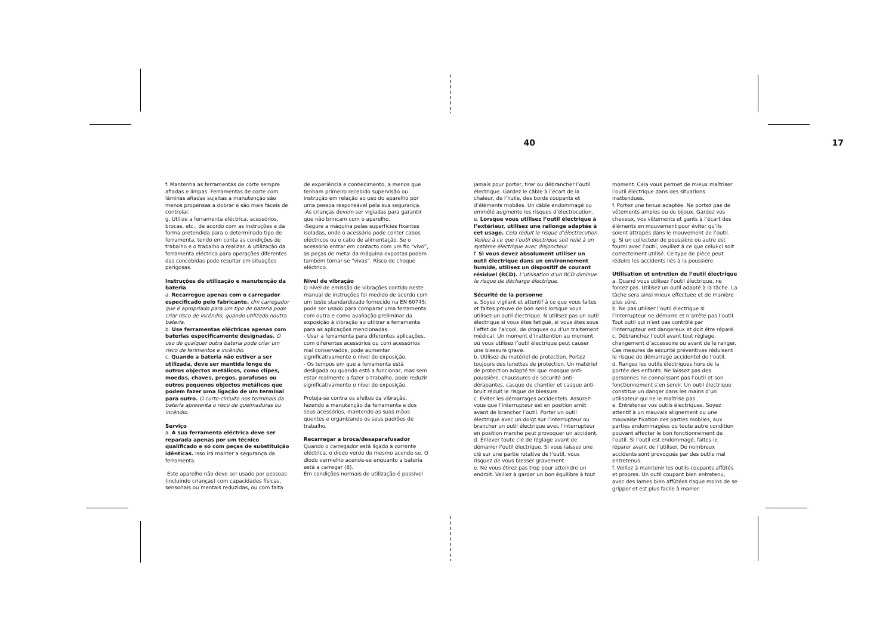40
f. Mantenha as ferramentas de corte sempre afiadas e limpas. Ferramentas de corte com lâminas afiadas sujeitas a manutenção são menos propensas a dobrar e são mais fáceis de controlar.
g. Utilize a ferramenta eléctrica, acessórios, brocas, etc., de acordo com as instruções e da forma pretendida para o determinado tipo de ferramenta, tendo em conta as condições de trabalho e o trabalho a realizar. A utilização da ferramenta eléctrica para operações diferentes das concebidas pode resultar em situações perigosas.
Instruções de utilização e manutenção da bateria
a. Recarregue apenas com o carregador especificado pelo fabricante. Um carregador que é apropriado para um tipo de bateria pode criar risco de incêndio, quando utilizado noutra bateria.
b. Use ferramentas eléctricas apenas com baterias especificamente designadas. O uso de qualquer outra bateria pode criar um risco de ferimentos e incêndio.
c. Quando a bateria não estiver a ser utilizada, deve ser mantida longe de outros objectos metálicos, como clipes, moedas, chaves, pregos, parafusos ou outros pequenos objectos metálicos que podem fazer uma ligação de um terminal para outro. O curto-circuito nos terminais da bateria apresenta o risco de queimaduras ou incêndio.
Serviço
a. A sua ferramenta eléctrica deve ser reparada apenas por um técnico qualificado e só com peças de substituição idênticas. Isso irá manter a segurança da ferramenta.
-Este aparelho não deve ser usado por pessoas (incluindo crianças) com capacidades físicas, sensoriais ou mentais reduzidas, ou com falta
de experiência e conhecimento, a menos que tenham primeiro recebido supervisão ou instrução em relação ao uso do aparelho por uma pessoa responsável pela sua segurança.
-As crianças devem ser vigiadas para garantir que não brincam com o aparelho.
-Segure a máquina pelas superfícies fixantes isoladas, onde o acessório pode conter cabos eléctricos ou o cabo de alimentação. Se o acessório entrar em contacto com um fio “vivo”, as peças de metal da máquina expostas podem também tornar-se “vivas”. Risco de choque eléctrico.
Nível de vibração
O nível de emissão de vibrações contido neste manual de instruções foi medido de acordo com um teste standardizado fornecido na EN 60745; pode ser usado para comparar uma ferramenta com outra e como avaliação preliminar da exposição à vibração ao utilizar a ferramenta para as aplicações mencionadas.
- Usar a ferramenta para diferentes aplicações, com diferentes acessórios ou com acessórios mal conservados, pode aumentar significativamente o nível de exposição.
- Os tempos em que a ferramenta está desligada ou quando está a funcionar, mas sem estar realmente a fazer o trabalho, pode reduzir significativamente o nível de exposição.
Proteja-se contra os efeitos da vibração, fazendo a manutenção da ferramenta e dos seus acessórios, mantendo as suas mãos quentes e organizando os seus padrões de trabalho.
Recarregar a broca/desaparafusador
Quando o carregador está ligado à corrente eléctrica, o díodo verde do mesmo acende-se. O díodo vermelho acende-se enquanto a bateria está a carregar (8).
Em condições normais de utilização é possível
17
jamais pour porter, tirer ou débrancher l’outil électrique. Gardez le câble à l’écart de la chaleur, de l’huile, des bords coupants et d’éléments mobiles. Un câble endommagé ou emmêlé augmente les risques d’électrocution.
e. Lorsque vous utilisez l’outil électrique à l’extérieur, utilisez une rallonge adaptée à cet usage. Cela réduit le risque d’électrocution. Veillez à ce que l’outil électrique soit relié à un système électrique avec disjoncteur.
f. Si vous devez absolument utiliser un outil électrique dans un environnement humide, utilisez un dispositif de courant résiduel (RCD). L’utilisation d’un RCD diminue le risque de décharge électrique.
Sécurité de la personne
a. Soyez vigilant et attentif à ce que vous faites et faites preuve de bon sens lorsque vous utilisez un outil électrique. N’utilisez pas un outil électrique si vous êtes fatigué, si vous êtes sous l’effet de l’alcool, de drogues ou d’un traitement médical. Un moment d’inattention au moment où vous utilisez l’outil électrique peut causer une blessure grave.
b. Utilisez du matériel de protection. Portez toujours des lunettes de protection. Un matériel de protection adapté tel que masque anti-poussière, chaussures de sécurité anti-dérapantes, casque de chantier et casque anti-bruit réduit le risque de blessure.
c. Eviter les démarrages accidentels. Assurez-vous que l’interrupteur est en position arrêt avant de brancher l’outil. Porter un outil électrique avec un doigt sur l’interrupteur ou brancher un outil électrique avec l’interrupteur en position marche peut provoquer un accident.
d. Enlever toute clé de réglage avant de démarrer l’outil électrique. Si vous laissez une clé sur une partie rotative de l’outil, vous risquez de vous blesser gravement.
e. Ne vous étirez pas trop pour atteindre un endroit. Veillez à garder un bon équilibre à tout
moment. Cela vous permet de mieux maîtriser l’outil électrique dans des situations inattendues.
f. Portez une tenue adaptée. Ne portez pas de vêtements amples ou de bijoux. Gardez vos cheveux, vos vêtements et gants à l’écart des éléments en mouvement pour éviter qu’ils soient attrapés dans le mouvement de l’outil.
g. Si un collecteur de poussière ou autre est fourni avec l’outil, veuillez à ce que celui-ci soit correctement utilisé. Ce type de pièce peut réduire les accidents liés à la poussière.
Utilisation et entretien de l’outil électrique
a. Quand vous utilisez l’outil électrique, ne forcez pas. Utilisez un outil adapté à la tâche. La tâche sera ainsi mieux effectuée et de manière plus sûre.
b. Ne pas utiliser l’outil électrique si l’interrupteur ne démarre et n’arrête pas l’outil. Tout outil qui n’est pas contrôlé par l’interrupteur est dangereux et doit être réparé.
c. Débranchez l’outil avant tout réglage, changement d’accessoire ou avant de le ranger. Ces mesures de sécurité préventives réduisent le risque de démarrage accidentel de l’outil.
d. Rangez les outils électriques hors de la portée des enfants. Ne laissez pas des personnes ne connaissant pas l’outil et son fonctionnement s’en servir. Un outil électrique constitue un danger dans les mains d’un utilisateur qui ne le maîtrise pas.
e. Entretenez vos outils électriques. Soyez attentif à un mauvais alignement ou une mauvaise fixation des parties mobiles, aux parties endommagées ou toute autre condition pouvant affecter le bon fonctionnement de l’outil. Si l’outil est endommagé, faites-le réparer avant de l’utiliser. De nombreux accidents sont provoqués par des outils mal entretenus.
f. Veillez à maintenir les outils coupants affûtés et propres. Un outil coupant bien entretenu, avec des lames bien affûtées risque moins de se gripper et est plus facile à manier.